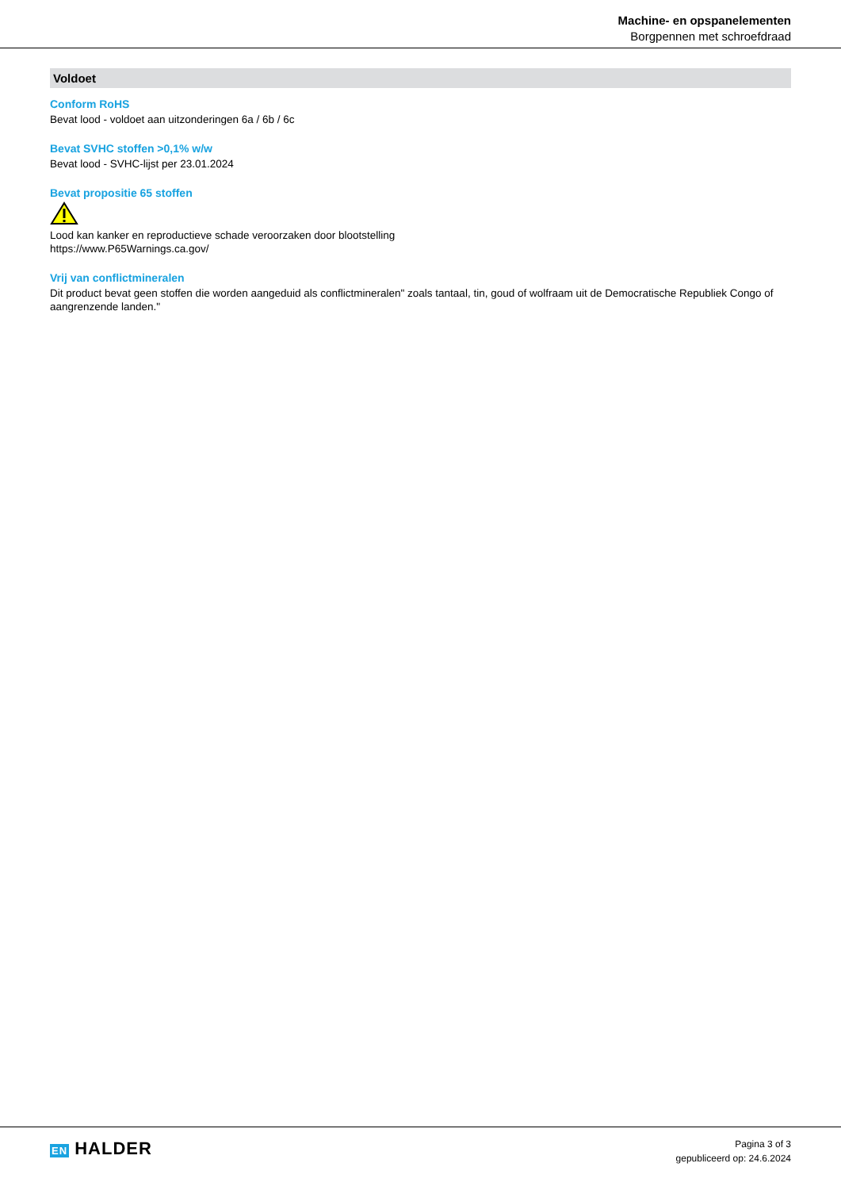Machine- en opspanelementen
Borgpennen met schroefdraad
Voldoet
Conform RoHS
Bevat lood - voldoet aan uitzonderingen 6a / 6b / 6c
Bevat SVHC stoffen >0,1% w/w
Bevat lood - SVHC-lijst per 23.01.2024
Bevat propositie 65 stoffen
Lood kan kanker en reproductieve schade veroorzaken door blootstelling
https://www.P65Warnings.ca.gov/
Vrij van conflictmineralen
Dit product bevat geen stoffen die worden aangeduid als conflictmineralen" zoals tantaal, tin, goud of wolfraam uit de Democratische Republiek Congo of aangrenzende landen."
EN HALDER
Pagina 3 of 3
gepubliceerd op: 24.6.2024